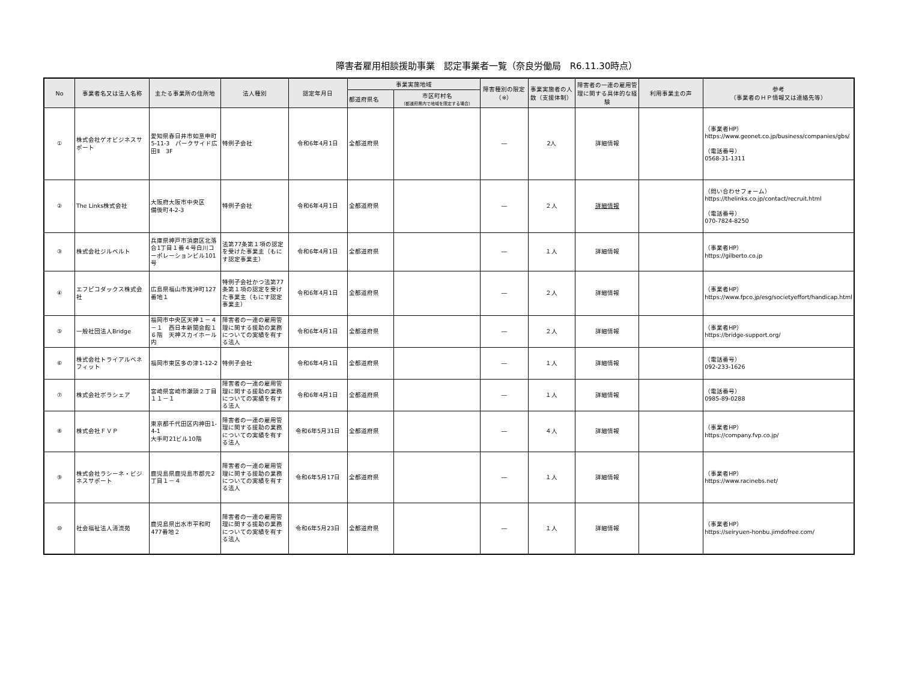障害者雇用相談援助事業　認定事業者一覧（奈良労働局　R6.11.30時点）
| No | 事業者名又は法人名称 | 主たる事業所の住所地 | 法人種別 | 認定年月日 | 事業実施地域 | | 障害種別の限定（※） | 事業実施者の人数（支援体制） | 障害者の一連の雇用管理に関する具体的な経験 | 利用事業主の声 | 参考 （事業者のＨＰ情報又は連絡先等） |
| --- | --- | --- | --- | --- | --- | --- | --- | --- | --- | --- | --- |
| | | | | | 都道府県名 | 市区町村名 （都道府県内で地域を限定する場合） | | | | | |
| ① | 株式会社ゲオビジネスサポート | 愛知県春日井市如意申町5-11-3 パークサイド広田Ⅱ 3F | 特例子会社 | 令和6年4月1日 | 全都道府県 | | ― | 2人 | 詳細情報 | | （事業者HP） https://www.geonet.co.jp/business/companies/gbs/ （電話番号） 0568-31-1311 |
| ② | The Links株式会社 | 大阪府大阪市中央区 備後町4-2-3 | 特例子会社 | 令和6年4月1日 | 全都道府県 | | ― | ２人 | 詳細情報 | | （問い合わせフォーム） https://thelinks.co.jp/contact/recruit.html （電話番号） 070-7824-8250 |
| ③ | 株式会社ジルベルト | 兵庫県神戸市須磨区北落合1丁目１番４号白川コーポレーションビル101号 | 法第77条第１項の認定を受けた事業主（もにす認定事業主） | 令和6年4月1日 | 全都道府県 | | ― | １人 | 詳細情報 | | （事業者HP） https://gilberto.co.jp |
| ④ | エフピコダックス株式会社 | 広島県福山市箕沖町127番地１ | 特例子会社かつ法第77条第１項の認定を受けた事業主（もにす認定事業主） | 令和6年4月1日 | 全都道府県 | | ― | ２人 | 詳細情報 | | （事業者HP） https://www.fpco.jp/esg/societyeffort/handicap.html |
| ⑤ | 一般社団法人Bridge | 福岡市中央区天神１－４－１ 西日本新聞会館１６階 天神スカイホール内 | 障害者の一連の雇用管理に関する援助の業務についての実績を有する法人 | 令和6年4月1日 | 全都道府県 | | ― | ２人 | 詳細情報 | | （事業者HP） https://bridge-support.org/ |
| ⑥ | 株式会社トライアルベネフィット | 福岡市東区多の津1-12-2 | 特例子会社 | 令和6年4月1日 | 全都道府県 | | ― | １人 | 詳細情報 | | （電話番号） 092-233-1626 |
| ⑦ | 株式会社ボラシェア | 宮崎県宮崎市瀬頭２丁目１１－１ | 障害者の一連の雇用管理に関する援助の業務についての実績を有する法人 | 令和6年4月1日 | 全都道府県 | | ― | １人 | 詳細情報 | | （電話番号） 0985-89-0288 |
| ⑧ | 株式会社ＦＶＰ | 東京都千代田区内神田1-4-1 大手町21ビル10階 | 障害者の一連の雇用管理に関する援助の業務についての実績を有する法人 | 令和6年5月31日 | 全都道府県 | | ― | ４人 | 詳細情報 | | （事業者HP） https://company.fvp.co.jp/ |
| ⑨ | 株式会社ラシーネ・ビジネスサポート | 鹿児島県鹿児島市郡元2丁目１－４ | 障害者の一連の雇用管理に関する援助の業務についての実績を有する法人 | 令和6年5月17日 | 全都道府県 | | ― | １人 | 詳細情報 | | （事業者HP） https://www.racinebs.net/ |
| ⑩ | 社会福祉法人清流苑 | 鹿児島県出水市平和町477番地２ | 障害者の一連の雇用管理に関する援助の業務についての実績を有する法人 | 令和6年5月23日 | 全都道府県 | | ― | １人 | 詳細情報 | | （事業者HP） https://seiryuen-honbu.jimdofree.com/ |